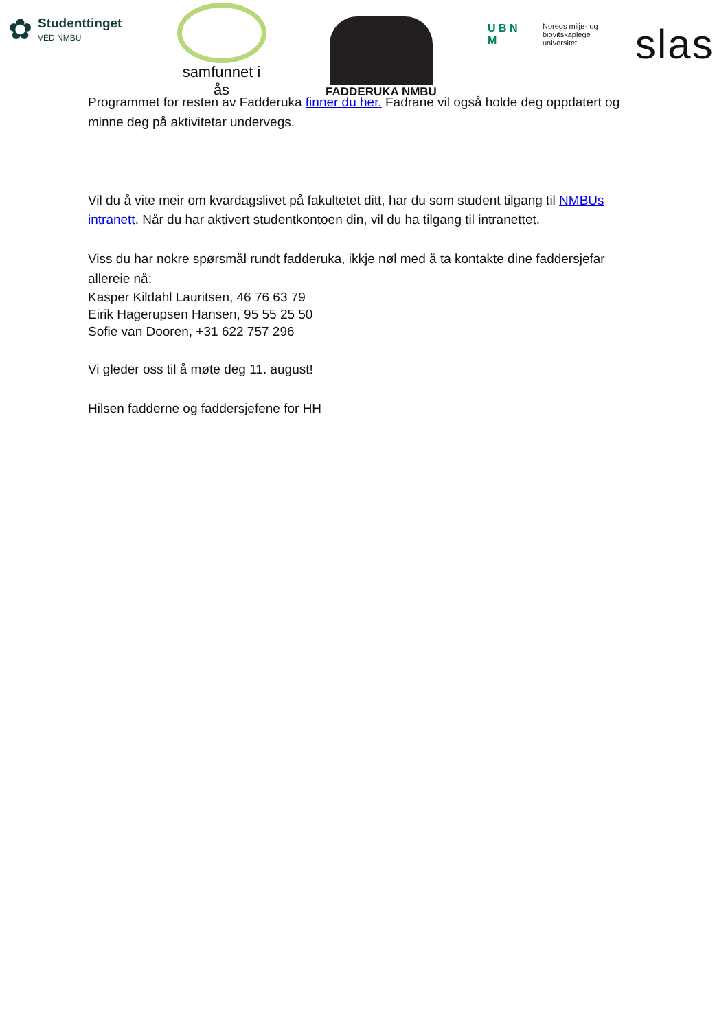✿
Studenttinget
VED NMBU
samfunnet i ås FADDERUKA NMBU
U B N M
Noregs miljø- og
biovitskaplege
universitet
slas
Programmet for resten av Fadderuka finner du her. Fadrane vil også holde deg oppdatert og minne deg på aktivitetar undervegs.
Vil du å vite meir om kvardagslivet på fakultetet ditt, har du som student tilgang til NMBUs intranett. Når du har aktivert studentkontoen din, vil du ha tilgang til intranettet.
Viss du har nokre spørsmål rundt fadderuka, ikkje nøl med å ta kontakte dine faddersjefar allereie nå:
Kasper Kildahl Lauritsen, 46 76 63 79
Eirik Hagerupsen Hansen, 95 55 25 50
Sofie van Dooren, +31 622 757 296
Vi gleder oss til å møte deg 11. august!
Hilsen fadderne og faddersjefene for HH